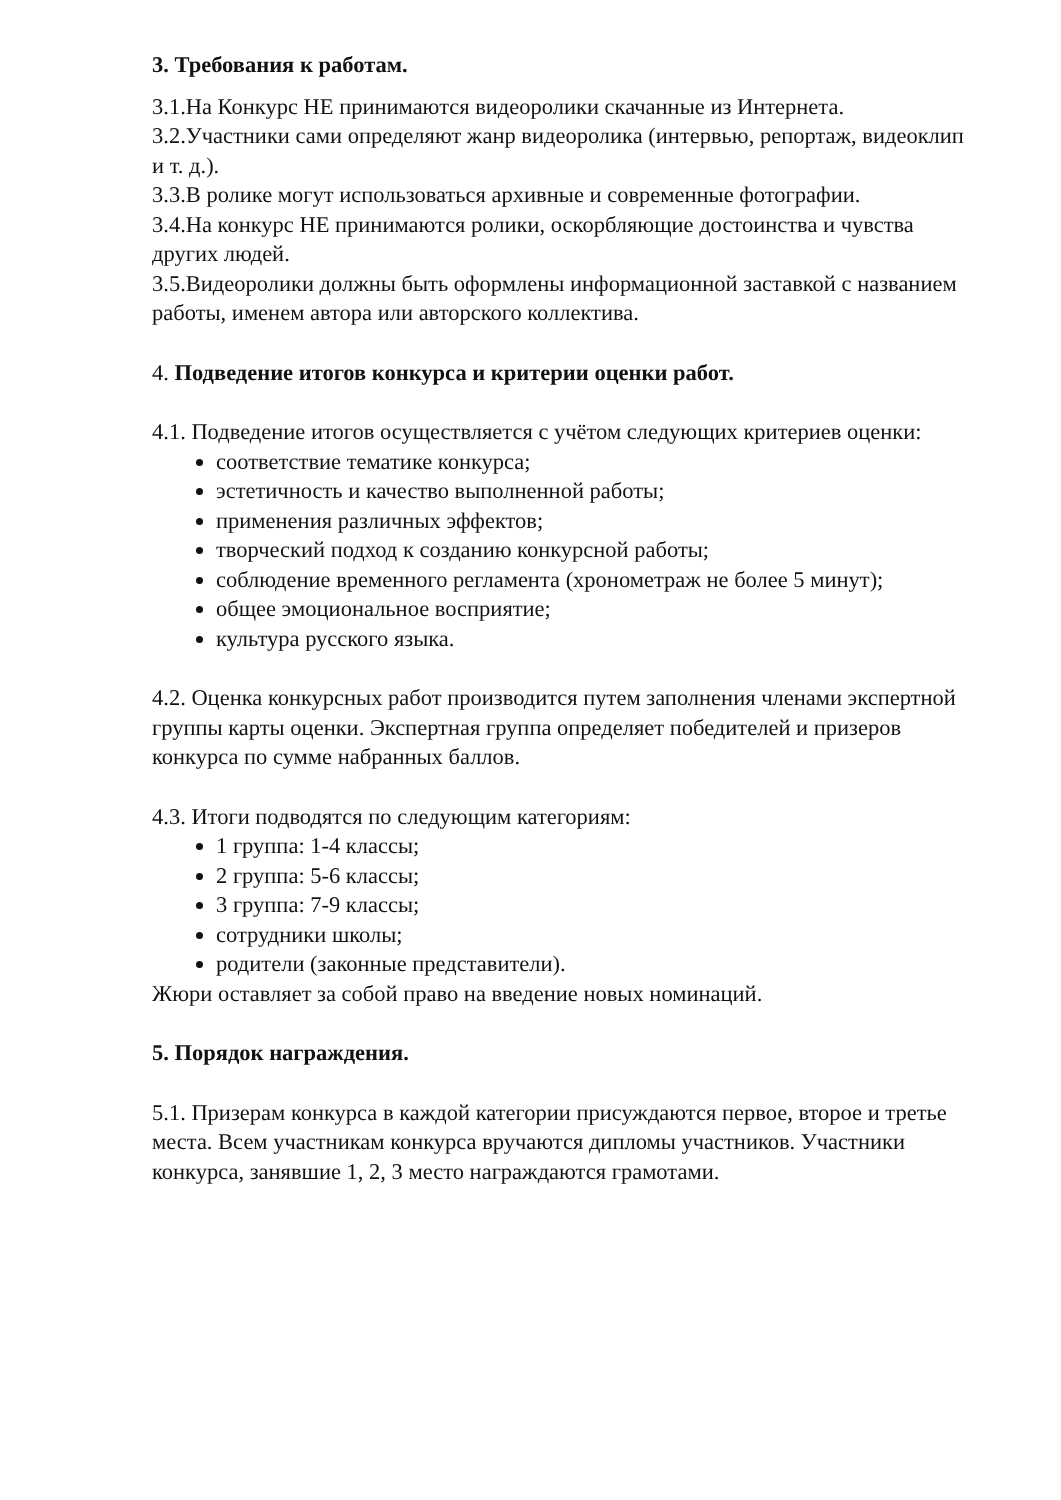3. Требования к работам.
3.1.На Конкурс НЕ принимаются видеоролики скачанные из Интернета.
3.2.Участники сами определяют жанр видеоролика (интервью, репортаж, видеоклип и т. д.).
3.3.В ролике могут использоваться архивные и современные фотографии.
3.4.На конкурс НЕ принимаются ролики, оскорбляющие достоинства и чувства других людей.
3.5.Видеоролики должны быть оформлены информационной заставкой с названием работы, именем автора или авторского коллектива.
4. Подведение итогов конкурса и критерии оценки работ.
4.1. Подведение итогов осуществляется с учётом следующих критериев оценки:
соответствие тематике конкурса;
эстетичность и качество выполненной работы;
применения различных эффектов;
творческий подход к созданию конкурсной работы;
соблюдение временного регламента (хронометраж не более 5 минут);
общее эмоциональное восприятие;
культура русского языка.
4.2. Оценка конкурсных работ производится путем заполнения членами экспертной группы карты оценки. Экспертная группа определяет победителей и призеров конкурса по сумме набранных баллов.
4.3. Итоги подводятся по следующим категориям:
1 группа: 1-4 классы;
2 группа: 5-6 классы;
3 группа: 7-9 классы;
сотрудники школы;
родители (законные представители).
Жюри оставляет за собой право на введение новых номинаций.
5. Порядок награждения.
5.1. Призерам конкурса в каждой категории присуждаются первое, второе и третье места. Всем участникам конкурса вручаются дипломы участников. Участники конкурса, занявшие 1, 2, 3 место награждаются грамотами.